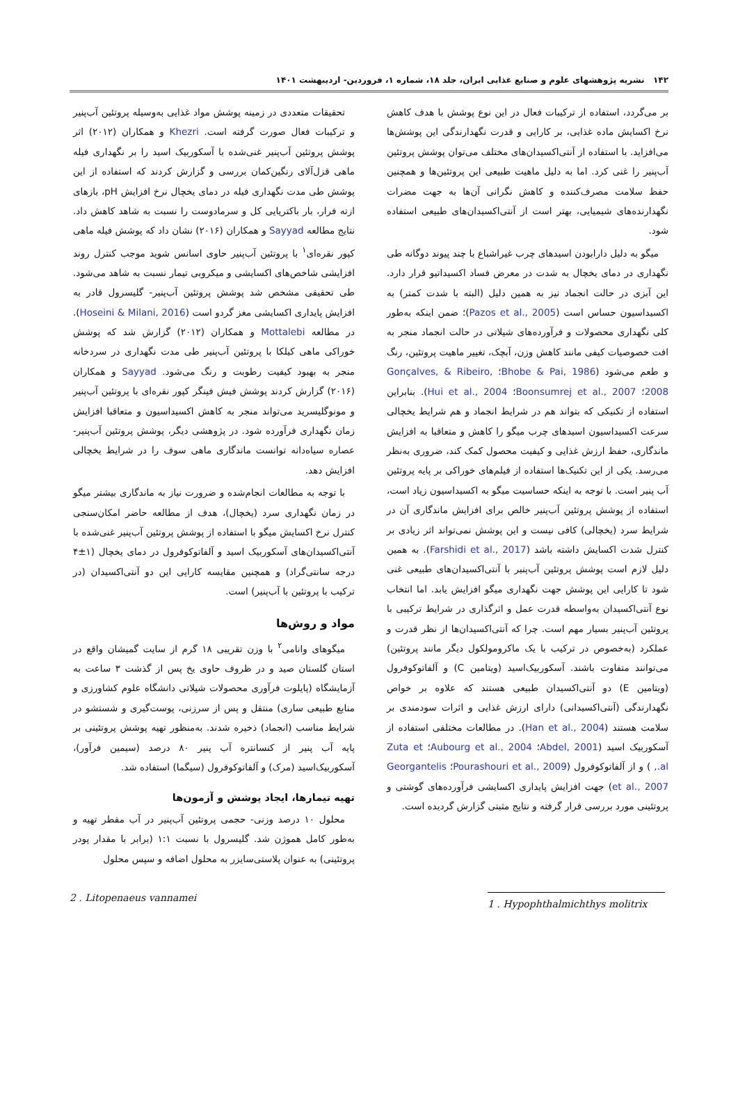۱۴۲ نشریه پژوهشهای علوم و صنایع غذایی ایران، جلد ۱۸، شماره ۱، فروردین- اردیبهشت ۱۴۰۱
بر می‌گردد، استفاده از ترکیبات فعال در این نوع پوشش با هدف کاهش نرخ اکسایش ماده غذایی، بر کارایی و قدرت نگهدارندگی این پوشش‌ها می‌افزاید. با استفاده از آنتی‌اکسیدان‌های مختلف می‌توان پوشش پروتئین آب‌پنیر را غنی کرد. اما به دلیل ماهیت طبیعی این پروتئین‌ها و همچنین حفظ سلامت مصرف‌کننده و کاهش نگرانی آن‌ها به جهت مضرات نگهدارنده‌های شیمیایی، بهتر است از آنتی‌اکسیدان‌های طبیعی استفاده شود.
میگو به دلیل دارابودن اسیدهای چرب غیراشباع با چند پیوند دوگانه طی نگهداری در دمای یخچال به شدت در معرض فساد اکسیداتیو قرار دارد. این آبزی در حالت انجماد نیز به همین دلیل (البته با شدت کمتر) به اکسیداسیون حساس است (Pazos et al., 2005)؛ ضمن اینکه به‌طور کلی نگهداری محصولات و فرآورده‌های شیلاتی در حالت انجماد منجر به افت خصوصیات کیفی مانند کاهش وزن، آبچک، تغییر ماهیت پروتئین، رنگ و طعم می‌شود (Bhobe & Pai, 1986؛ Gonçalves, & Ribeiro, 2008؛ Boonsumrej et al., 2007؛ Hui et al., 2004). بنابراین استفاده از تکنیکی که بتواند هم در شرایط انجماد و هم شرایط یخچالی سرعت اکسیداسیون اسیدهای چرب میگو را کاهش و متعاقبا به افزایش ماندگاری، حفظ ارزش غذایی و کیفیت محصول کمک کند، ضروری به‌نظر می‌رسد. یکی از این تکنیک‌ها استفاده از فیلم‌های خوراکی بر پایه پروتئین آب پنیر است. با توجه به اینکه حساسیت میگو به اکسیداسیون زیاد است، استفاده از پوشش پروتئین آب‌پنیر خالص برای افزایش ماندگاری آن در شرایط سرد (یخچالی) کافی نیست و این پوشش نمی‌تواند اثر زیادی بر کنترل شدت اکسایش داشته باشد (Farshidi et al., 2017). به همین دلیل لازم است پوشش پروتئین آب‌پنیر با آنتی‌اکسیدان‌های طبیعی غنی شود تا کارایی این پوشش جهت نگهداری میگو افزایش یابد. اما انتخاب نوع آنتی‌اکسیدان به‌واسطه قدرت عمل و اثرگذاری در شرایط ترکیبی با پروتئین آب‌پنیر بسیار مهم است. چرا که آنتی‌اکسیدان‌ها از نظر قدرت و عملکرد (به‌خصوص در ترکیب با یک ماکرومولکول دیگر مانند پروتئین) می‌توانند متفاوت باشند. آسکوربیک‌اسید (ویتامین C) و آلفاتوکوفرول (ویتامین E) دو آنتی‌اکسیدان طبیعی هستند که علاوه بر خواص نگهدارندگی (آنتی‌اکسیدانی) دارای ارزش غذایی و اثرات سودمندی بر سلامت هستند (Han et al., 2004). در مطالعات مختلفی استفاده از آسکوربیک اسید (Abdel, 2001؛ Aubourg et al., 2004؛ Zuta et al., ) و از آلفاتوکوفرول (Pourashouri et al., 2009؛ Georgantelis et al., 2007) جهت افزایش پایداری اکسایشی فرآورده‌های گوشتی و پروتئینی مورد بررسی قرار گرفته و نتایج مثبتی گزارش گردیده است.
تحقیقات متعددی در زمینه پوشش مواد غذایی به‌وسیله پروتئین آب‌پنیر و ترکیبات فعال صورت گرفته است. Khezri و همکاران (۲۰۱۲) اثر پوشش پروتئین آب‌پنیر غنی‌شده با آسکوربیک اسید را بر نگهداری فیله ماهی قزل‌آلای رنگین‌کمان بررسی و گزارش کردند که استفاده از این پوشش طی مدت نگهداری فیله در دمای یخچال نرخ افزایش pH، بازهای ازته فرار، بار باکتریایی کل و سرمادوست را نسبت به شاهد کاهش داد. نتایج مطالعه Sayyad و همکاران (۲۰۱۶) نشان داد که پوشش فیله ماهی کپور نقره‌ای<sup>۱</sup> با پروتئین آب‌پنیر حاوی اسانس شوید موجب کنترل روند افزایشی شاخص‌های اکسایشی و میکروبی تیمار نسبت به شاهد می‌شود. طی تحقیقی مشخص شد پوشش پروتئین آب‌پنیر- گلیسرول قادر به افزایش پایداری اکسایشی مغز گردو است (Hoseini & Milani, 2016). در مطالعه Mottalebi و همکاران (۲۰۱۲) گزارش شد که پوشش خوراکی ماهی کیلکا با پروتئین آب‌پنیر طی مدت نگهداری در سردخانه منجر به بهبود کیفیت رطوبت و رنگ می‌شود. Sayyad و همکاران (۲۰۱۶) گزارش کردند پوشش فیش فینگر کپور نقره‌ای با پروتئین آب‌پنیر و مونوگلیسرید می‌تواند منجر به کاهش اکسیداسیون و متعاقبا افزایش زمان نگهداری فرآورده شود. در پژوهشی دیگر، پوشش پروتئین آب‌پنیر- عصاره سیاه‌دانه توانست ماندگاری ماهی سوف را در شرایط یخچالی افزایش دهد.
با توجه به مطالعات انجام‌شده و ضرورت نیاز به ماندگاری بیشتر میگو در زمان نگهداری سرد (یخچال)، هدف از مطالعه حاضر امکان‌سنجی کنترل نرخ اکسایش میگو با استفاده از پوشش پروتئین آب‌پنیر غنی‌شده با آنتی‌اکسیدان‌های آسکوربیک اسید و آلفاتوکوفرول در دمای یخچال (۱±۴ درجه سانتی‌گراد) و همچنین مقایسه کارایی این دو آنتی‌اکسیدان (در ترکیب با پروتئین با آب‌پنیر) است.
مواد و روش‌ها
میگوهای وانامی<sup>۲</sup> با وزن تقریبی ۱۸ گرم از سایت گمیشان واقع در استان گلستان صید و در ظروف حاوی یخ پس از گذشت ۳ ساعت به آزمایشگاه (پایلوت فرآوری محصولات شیلاتی دانشگاه علوم کشاورزی و منابع طبیعی ساری) منتقل و پس از سرزنی، پوست‌گیری و شستشو در شرایط مناسب (انجماد) ذخیره شدند. به‌منظور تهیه پوشش پروتئینی بر پایه آب پنیر از کنسانتره آب پنیر ۸۰ درصد (سیمین فرآور)، آسکوربیک‌اسید (مرک) و آلفاتوکوفرول (سیگما) استفاده شد.
تهیه تیمارها، ایجاد پوشش و آزمون‌ها
محلول ۱۰ درصد وزنی- حجمی پروتئین آب‌پنیر در آب مقطر تهیه و به‌طور کامل هموژن شد. گلیسرول با نسبت ۱:۱ (برابر با مقدار پودر پروتئینی) به عنوان پلاستی‌سایزر به محلول اضافه و سپس محلول
2 . Litopenaeus vannamei
1 . Hypophthalmichthys molitrix